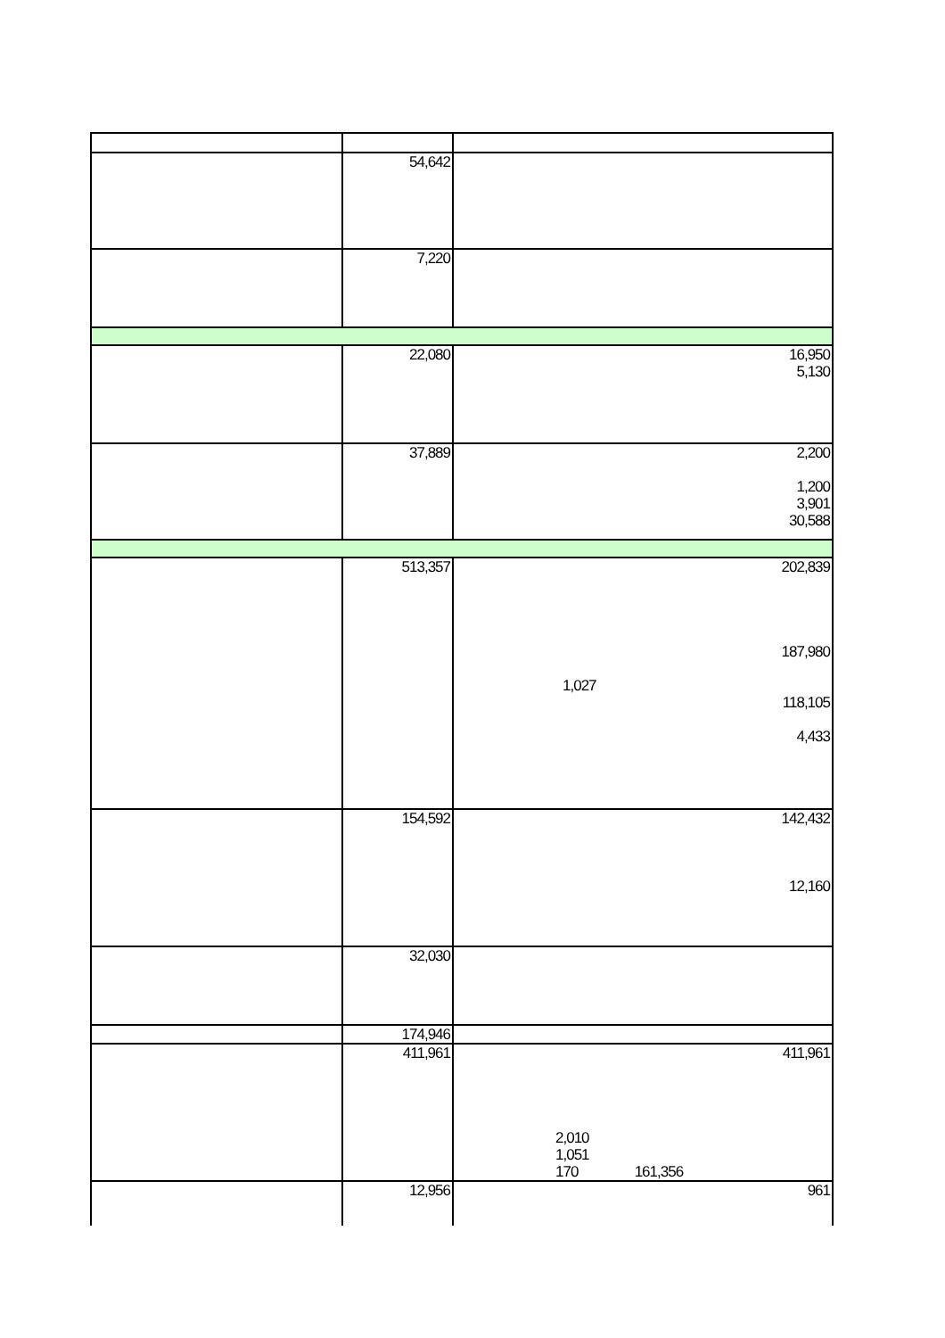| | 54,642 | |
| | 7,220 | |
| | 22,080 | 16,950 5,130 |
| | 37,889 | 2,200 1,200 3,901 30,588 |
| | 513,357 | 202,839 187,980 1,027 118,105 4,433 |
| | 154,592 | 142,432 12,160 |
| | 32,030 | |
| | 174,946 | |
| | 411,961 | 411,961 2,010 1,051 170 161,356 |
| | 12,956 | 961 |